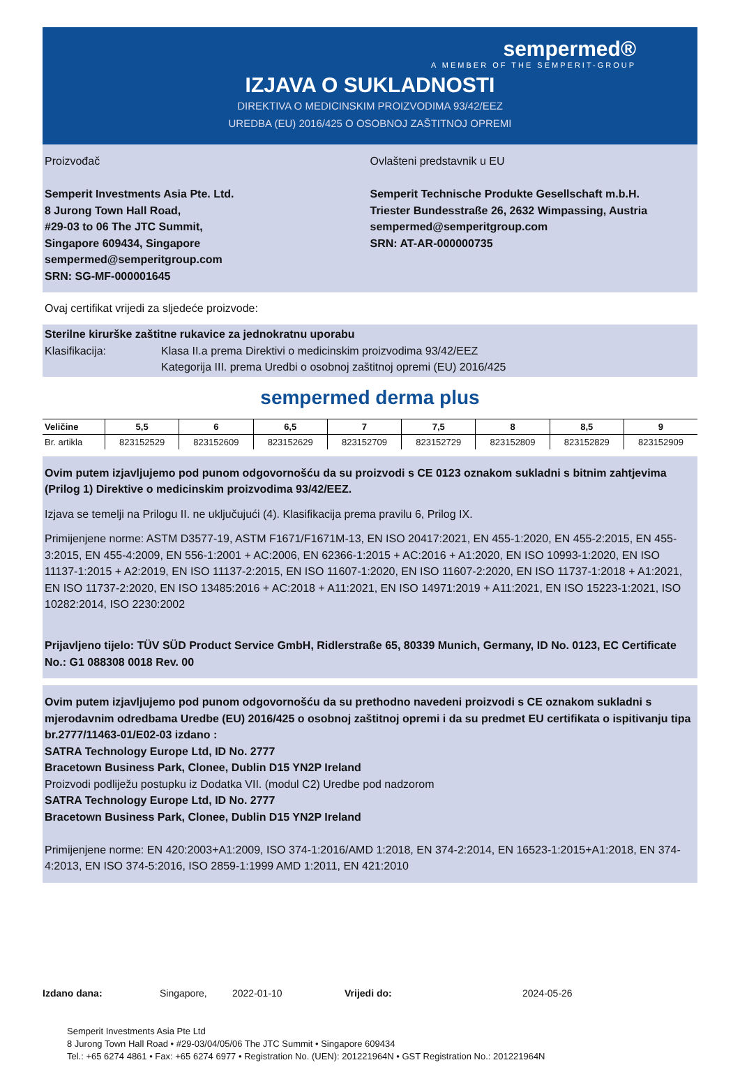sempermed®
A MEMBER OF THE SEMPERIT-GROUP
IZJAVA O SUKLADNOSTI
DIREKTIVA O MEDICINSKIM PROIZVODIMA 93/42/EEZ
UREDBA (EU) 2016/425 O OSOBNOJ ZAŠTITNOJ OPREMI
Proizvođač
Semperit Investments Asia Pte. Ltd.
8 Jurong Town Hall Road,
#29-03 to 06 The JTC Summit,
Singapore 609434, Singapore
sempermed@semperitgroup.com
SRN: SG-MF-000001645
Ovlašteni predstavnik u EU
Semperit Technische Produkte Gesellschaft m.b.H.
Triester Bundesstraße 26, 2632 Wimpassing, Austria
sempermed@semperitgroup.com
SRN: AT-AR-000000735
Ovaj certifikat vrijedi za sljedeće proizvode:
Sterilne kirurške zaštitne rukavice za jednokratnu uporabu
Klasifikacija: Klasa II.a prema Direktivi o medicinskim proizvodima 93/42/EEZ
Kategorija III. prema Uredbi o osobnoj zaštitnoj opremi (EU) 2016/425
sempermed derma plus
| Veličine | 5,5 | 6 | 6,5 | 7 | 7,5 | 8 | 8,5 | 9 |
| --- | --- | --- | --- | --- | --- | --- | --- | --- |
| Br. artikla | 823152529 | 823152609 | 823152629 | 823152709 | 823152729 | 823152809 | 823152829 | 823152909 |
Ovim putem izjavljujemo pod punom odgovornošću da su proizvodi s CE 0123 oznakom sukladni s bitnim zahtjevima (Prilog 1) Direktive o medicinskim proizvodima 93/42/EEZ.
Izjava se temelji na Prilogu II. ne uključujući (4). Klasifikacija prema pravilu 6, Prilog IX.
Primijenjene norme: ASTM D3577-19, ASTM F1671/F1671M-13, EN ISO 20417:2021, EN 455-1:2020, EN 455-2:2015, EN 455-3:2015, EN 455-4:2009, EN 556-1:2001 + AC:2006, EN 62366-1:2015 + AC:2016 + A1:2020, EN ISO 10993-1:2020, EN ISO 11137-1:2015 + A2:2019, EN ISO 11137-2:2015, EN ISO 11607-1:2020, EN ISO 11607-2:2020, EN ISO 11737-1:2018 + A1:2021, EN ISO 11737-2:2020, EN ISO 13485:2016 + AC:2018 + A11:2021, EN ISO 14971:2019 + A11:2021, EN ISO 15223-1:2021, ISO 10282:2014, ISO 2230:2002
Prijavljeno tijelo: TÜV SÜD Product Service GmbH, Ridlerstraße 65, 80339 Munich, Germany, ID No. 0123, EC Certificate No.: G1 088308 0018 Rev. 00
Ovim putem izjavljujemo pod punom odgovornošću da su prethodno navedeni proizvodi s CE oznakom sukladni s mjerodavnim odredbama Uredbe (EU) 2016/425 o osobnoj zaštitnoj opremi i da su predmet EU certifikata o ispitivanju tipa br.2777/11463-01/E02-03 izdano :
SATRA Technology Europe Ltd, ID No. 2777
Bracetown Business Park, Clonee, Dublin D15 YN2P Ireland
Proizvodi podliježu postupku iz Dodatka VII. (modul C2) Uredbe pod nadzorom
SATRA Technology Europe Ltd, ID No. 2777
Bracetown Business Park, Clonee, Dublin D15 YN2P Ireland
Primijenjene norme: EN 420:2003+A1:2009, ISO 374-1:2016/AMD 1:2018, EN 374-2:2014, EN 16523-1:2015+A1:2018, EN 374-4:2013, EN ISO 374-5:2016, ISO 2859-1:1999 AMD 1:2011, EN 421:2010
Izdano dana: Singapore, 2022-01-10 Vrijedi do: 2024-05-26
Semperit Investments Asia Pte Ltd
8 Jurong Town Hall Road • #29-03/04/05/06 The JTC Summit • Singapore 609434
Tel.: +65 6274 4861 • Fax: +65 6274 6977 • Registration No. (UEN): 201221964N • GST Registration No.: 201221964N